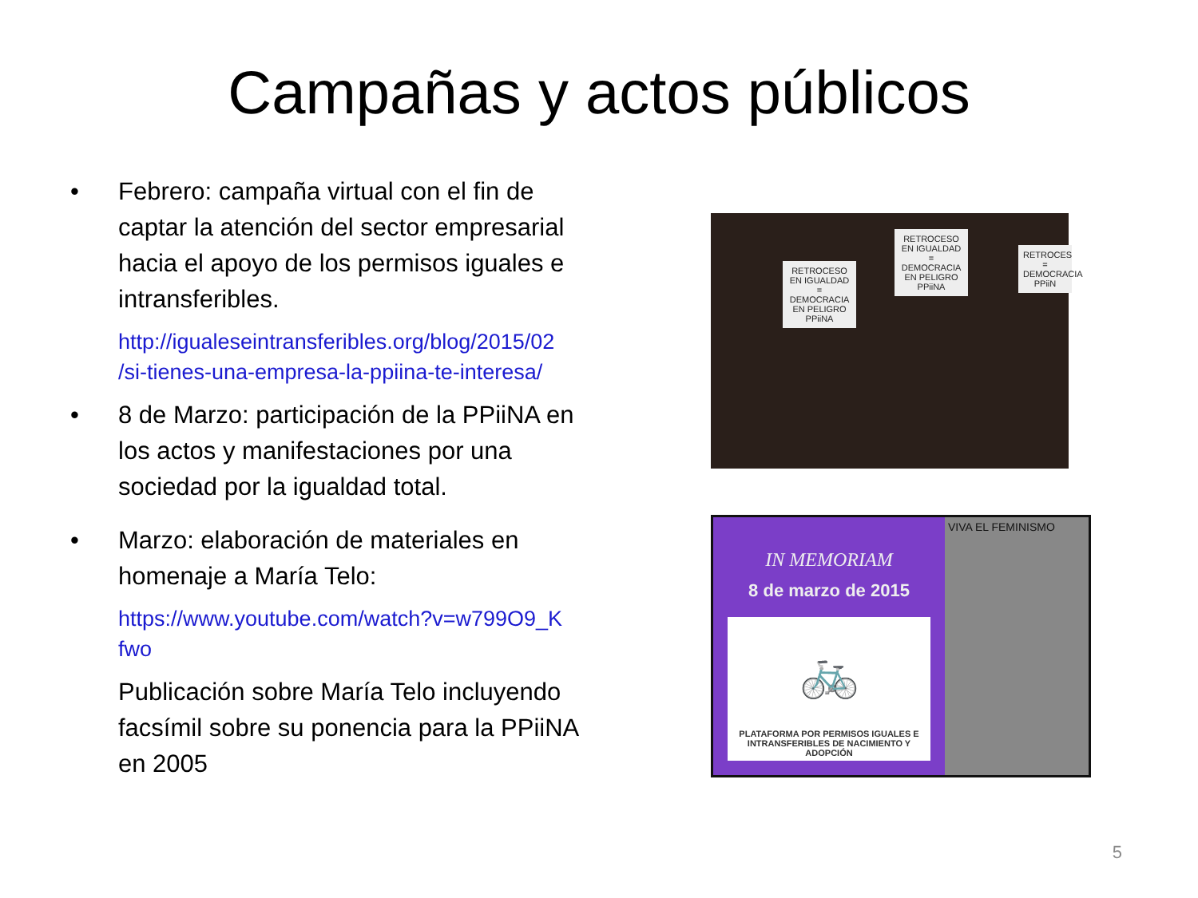Campañas y actos públicos
• Febrero: campaña virtual con el fin de captar la atención del sector empresarial hacia el apoyo de los permisos iguales e intransferibles.
http://igualeseintransferibles.org/blog/2015/02 /si-tienes-una-empresa-la-ppiina-te-interesa/
• 8 de Marzo: participación de la PPiiNA en los actos y manifestaciones por una sociedad por la igualdad total.
• Marzo: elaboración de materiales en homenaje a María Telo:
https://www.youtube.com/watch?v=w799O9_K fwo
Publicación sobre María Telo incluyendo facsímil sobre su ponencia para la PPiiNA en 2005
RETROCESO EN IGUALDAD = DEMOCRACIA EN PELIGRO PPiiNA
RETROCESO EN IGUALDAD = DEMOCRACIA EN PELIGRO PPiiNA
RETROCES = DEMOCRACIA PPiiN
IN MEMORIAM
8 de marzo de 2015
🚲
PLATAFORMA POR PERMISOS IGUALES E INTRANSFERIBLES DE NACIMIENTO Y ADOPCIÓN
VIVA EL FEMINISMO
5